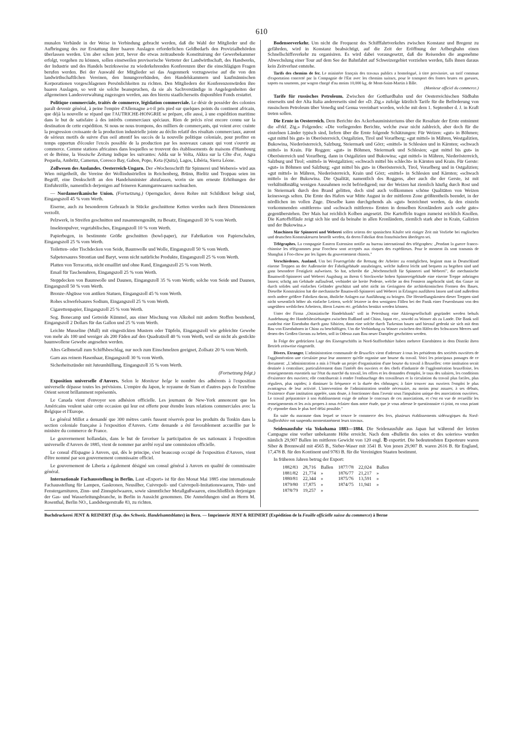610
munalen Verbände in der Weise in Verbindung gebracht werden, daß die Wahl der Mitglieder und die Aufbringung des zur Erstattung ihrer baaren Auslagen erforderlichen Geldbedarfs den Provizialbehörden überlassen werden. Um aber schon jetzt, bevor die etwas zeitraubende Konstituirung der Gewerbekammer erfolgt, vorgehen zu können, sollen einstweilen provisorische Vertreter der Landwirthschaft, des Handwerks, der Industrie und des Handels bezirksweise zu wiederkehrenden Konferenzen über die einschlägigen Fragen berufen werden. Bei der Auswahl der Mitglieder sei das Augenmerk vorzugsweise auf die von den landwirthschaftlichen Vereinen, den Innungsverbänden, den Handelskammern und kaufmännischen Korporationen vorgeschlagenen Persönlichkeiten zu richten. Den Mitgliedern der Konferenzenwürden ihre baaren Auslagen, so weit sie solche beanspruchen, da sie als Sachverständige in Angelegenheiten der allgemeinen Landesverwaltung zugezogen werden, aus den hierzu staatlicherseits disponiblen Fonds erstattet.
Politique commerciale, traités de commerce, législation commerciale. Le désir de posséder des colonies paraît devenir général, à peine l'empire d'Allemagne a-t-il pris pied sur quelques points du continent africain, que déjà la nouvelle se répand que l'AUTRICHE-HONGRIE se prépare, elle aussi, à une expédition maritime dans le but de satisfaire à des intérêts commerciaux spéciaux. Rien de précis n'est encore connu sur la destination de cette expédition. Si nous ne nous trompons, des milliers de commerçants, qui voient avec crainte la progression croissante de la production industrielle jointe au déclin relatif des résultats commerciaux, auront de sérieux motifs de suivre d'un oeil attentif les succès de la nouvelle politique coloniale, pour profiter en temps opportun d'écouler l'excès possible de la production par les nouveaux canaux qui vont s'ouvrir au commerce. Comme stations africaines dans lesquelles se trouvent des établissements de maisons d'Hambourg et de Brème, la Vossische Zeitung indique les suivantes: Adda sur le Volta, Akkra sur la Côte d'or, Angra Pequeña, Ambritz, Camerun, Coresco Bay, Gabon, Popo, Keta (Quita), Lagos, Libéria, Sierra Léone.
Zollwesen des Auslandes. Oesterreich-Ungarn. Der «Wochenschrift für Spinnerei und Weberei» wird aus Wien mitgetheilt, die Vereine der Wollindustriellen in Reichenberg, Brünn, Bielitz und Troppau seien im Begriff, eine Denkschrift an den Handelsminister abzufassen, worin sie um erneute Erhöhungen der Einfuhrzölle, namentlich derjenigen auf feineren Kammgarnwaaren nachsuchen.
— Nordamerikanische Union. (Fortsetzung.) Operngucker, deren Rohre mit Schildkrot belegt sind, Eingangszoll 45 % vom Werth.
Eiserne, auch zu besonderem Gebrauch in Stücke geschnittene Ketten werden nach ihren Dimensionen verzollt.
Pelzwerk, in Streifen geschnitten und zusammengenäht, zu Besatz, Eingangszoll 30 % vom Werth.
Insektenpulver, vegetabilisches, Eingangszoll 10 % vom Werth.
Papierbogen, in bestimmte Größe geschnitten (bowl-paper), zur Fabrikation von Papierschalen, Eingangszoll 25 % vom Werth.
Toiletten- oder Tischdecken von Seide, Baumwolle und Wolle, Eingangszoll 50 % vom Werth.
Salpetersaures Strontian und Baryt, wenn nicht natürliche Produkte, Eingangszoll 25 % vom Werth.
Platten von Terracotta, nicht emaillirt und ohne Rand, Eingangszoll 25 % vom Werth.
Email für Taschenuhren, Eingangszoll 25 % vom Werth.
Steppdecken von Baumwolle und Daunen, Eingangszoll 35 % vom Werth; solche von Seide und Daunen, Eingangszoll 50 % vom Werth.
Bronze-Abgüsse von antiken Statuen, Eingangszoll 45 % vom Werth.
Rohes schwefelsaures Sodium, Eingangszoll 25 % vom Werth.
Cigarettenpapier, Eingangszoll 25 % vom Werth.
Sog. Bonecamp und Getreide Kümmel, aus einer Mischung von Alkohol mit andern Stoffen bestehend, Eingangszoll 2 Dollars für das Gallon und 25 % vom Werth.
Leichte Musseline (Mull) mit eingestickten Mustern oder Tüpfeln, Eingangszoll wie gebleichte Gewebe von mehr als 100 und weniger als 200 Fäden auf den Quadratzoll 40 % vom Werth, weil sie nicht als gestickte baumwollene Gewebe angesehen werden.
Altes Gelbmetall zum Schiffsbeschlag, nur noch zum Einschmelzen geeignet, Zollsatz 20 % vom Werth.
Garn aus reinem Hasenhaar, Eingangszoll 30 % vom Werth.
Sicherheitszünder mit Juteumhüllung, Eingangszoll 35 % vom Werth.
(Fortsetzung folgt.)
Exposition universelle d'Anvers. Selon le Moniteur belge le nombre des adhérents à l'exposition universelle dépasse toutes les prévisions. L'empire du Japon, le royaume de Siam et d'autres pays de l'extrême Orient seront brillamment représentés.
Le Canada vient d'envoyer son adhésion officielle. Les journaux de New-York annoncent que les Américains veulent saisir cette occasion qui leur est offerte pour étendre leurs relations commerciales avec la Belgique et l'Europe.
Le général Millot a demandé que 300 mètres carrés fussent réservés pour les produits du Tonkin dans la section coloniale française à l'exposition d'Anvers. Cette demande a été favorablement accueillie par le ministre du commerce de France.
Le gouvernement hollandais, dans le but de favoriser la participation de ses nationaux à l'exposition universelle d'Anvers de 1885, vient de nommer par arrêté royal une commission officielle.
Le consul d'Espagne à Anvers, qui, dès le principe, s'est beaucoup occupé de l'exposition d'Anvers, vient d'être nommé par son gouvernement commissaire officiel.
Le gouvernement de Liberia a également désigné son consul général à Anvers en qualité de commissaire général.
Internationale Fachausstellung in Berlin. Laut «Export» ist für den Monat Mai 1885 eine internationale Fachausstellung für Lampen, Gaskronen, Neusilber, Cuivrepoli- und Cuivrepoli-Imitationswaaren, Thür- und Fenstergarnituren, Zinn- und Zinnspielwaaren, sowie sämmtlicher Metallgußwaaren, einschließlich derjenigen der Gas- und Wasserleitungsbranche, in Berlin in Aussicht genommen. Die Anmeldungen sind an Herrn M. Rosenthal, Berlin NO., Landsbergerstraße 83, zu richten.
Bodenseeverkehr. Um nicht die Frequenz des Schifffahrtverkehrs zwischen Konstanz und Bregenz zu gefährden, wird in Konstanz beabsichtigt, auf die Zeit der Eröffnung der Arlbergbahn einen Schnellschiffsverkehr zu organisiren. Es wird dabei vorausgesetzt, daß die Reisenden die angenehme Abwechslung einer Tour auf dem See der Bahnfahrt auf Schweizergebiet vorziehen werden, falls ihnen daraus kein Zeitverlust entstehe.
Tarifs des chemins de fer. Le ministère français des travaux publics a homologué, à titre provisoire, un tarif commun d'exportation concerté par la Compagnie de l'Est avec les chemins suisses, pour le transport des fontes brutes en gueuses, sapots ou saumons, par wagon chargé d'au moins 10,000 kg, de Mont-Saint-Martin à Bâle.
(Moniteur officiel du commerce.)
Tarife für russisches Petroleum. Zwischen der Gotthardbahn und der Oesterreichischen Südbahn einerseits und der Alta Italia andererseits sind der «D. Ztg.» zufolge kürzlich Tarife für die Beförderung von russischem Petroleum über Venedig und Genua vereinbart worden, welche mit dem 1. September d. J. in Kraft treten sollen.
Die Ernte in Oesterreich. Dem Berichte des Ackerbauministeriums über die Resultate der Ernte entnimmt die «Frkf. Ztg.» Folgendes: «Die vorliegenden Berichte, welche zwar nicht zahlreich, aber doch für die einzelnen Länder typisch sind, liefern über die Ernte folgende Schätzungen: Für Weizen: «gut» in Böhmen; «gut mittel bis gut» in Oberösterreich, Ostgalizien, Tirol und Vorarlberg; «gut mittel» in Mähren, Westgalizien, Bukowina, Niederösterreich, Salzburg, Steiermark und Görz; «mittel» in Schlesien und in Kärnten; «schwach mittel» in Krain. Für Roggen: «gut» in Böhmen, Steiermark und Schlesien; «gut mittel bis gut» in Oberösterreich und Vorarlberg, dann in Ostgalizien und Bukowina; «gut mittel» in Mähren, Niederösterreich, Salzburg und Tirol; «mittel» in Westgalizien; «schwach mittel bis schlecht» in Kärnten und Krain. Für Gerste: «gut» in Böhmen und Salzburg; «gut mittel bis gut» in Oberösterreich, Tirol, Vorarlberg und in Ostgalizien; «gut mittel» in Mähren, Niederösterreich, Krain und Görz; «mittel» in Schlesien und Kärnten; «schwach mittel» in der Bukowina. Die Qualität, namentlich des Roggens, aber auch die der Gerste, ist mit verhältnißmäßig wenigen Ausnahmen recht befriedigend; nur der Weizen hat ziemlich häufig durch Rost und in Steiermark durch den Brand gelitten, doch sind auch vollkommen schöne Qualitäten von Weizen keineswegs selten. Die Ernte des Hafers war Mitte August in der mittleren Zone größtentheils beendet, in der nördlichen im vollen Zuge. Dieselbe kann durchgehends als «gut» bezeichnet werden, da den einzeln vorkommenden «mittleren» und «schwach mittleren» Ernten in denselben Kronländern auch «sehr gute» gegenüberstehen. Der Mais hat reichlich Kolben angesetzt. Die Kartoffeln tragen zumeist reichlich Knollen. Die Kartoffelfäule zeigt sich hie und da beinahe in allen Kronländern, ziemlich stark aber in Krain, Galizien und der Bukowina.»
Maschinen für Spinnerei und Weberei sollen seitens der spanischen Käufer seit einiger Zeit mit Vorliebe bei englischen und deutschen Konstrukteuren bestellt werden, da deren Fabrikat dem französischen überlegen sei.
Télégraphes. La compagnie Eastern Extension notifie au bureau international des télégraphes: „Pendant la guerre franco-chinoise les télégrammes pour Foochow sont acceptés aux risques des expéditeurs. Pour le moment ils sont transmis de Shanghai à Foo-chow par les lignes du gouvernement chinois."
Verschiedenes. Ausland. Um bei Feuersgefahr die Rettung der Arbeiter zu ermöglichen, beginnt man in Deutschland eiserne Treppen an der Außenseite der Fabrikgebäude anzubringen, welche äußerst leicht und bequem zu begehen sind und ganz besondere Festigkeit aufweisen. So hat, schreibt die „Wochenschrift für Spinnerei und Weberei", die mechanische Baumwoll-Spinnerei und Weberei Augsburg an ihrem 6 Stockwerke hohen Spinnereigebäude eine eiserne Treppe anbringen lassen; schräg am Gebäude auflaufend, verbindet sie breite Podeste, welche an den Fenstern angebracht sind; das Ganze ist durch solides und einfaches Geländer geschützt und stört nicht im Geringsten die architektonischen Formen des Baues. Dieselbe Konstruktion hat die mechanische Baumwoll-Spinnerei und Weberei in Erlangen ausführen lassen und sind außerdem noch andere größere Fabriken daran, ähnliche Anlagen zur Ausführung zu bringen. Die Herstellungskosten dieser Treppen sind nicht wesentlich höher als einfache Leitern, welch' letztere in den wenigsten Fällen bei der Panik einer Feuersbrunst von den ungeübten weiblichen Arbeitern, ältern Leuten etc. gefahrlos benützt werden können.
Unter der Firma „Ostasiatische Handelsbank" soll in Petersburg eine Aktiengesellschaft gegründet werden behufs Ausdehnung der Handelsbeziehungen zwischen Rußland und China, Japan etc., sowohl zu Wasser als zu Lande. Die Bank soll zunächst eine Eisenbahn durch ganz Sibirien, dann eine solche durch Turkestan bauen und hierauf gedenkt sie sich mit dem Bau von Eisenbahnen in China zu beschäftigen. Um die Verbindung zu Wasser zwischen den Häfen des Schwarzen Meeres und denen des Großen Ozeans zu heben, soll in Odessa zum Bau neuer Dampfer geschritten werden.
In Folge der gedrückten Lage des Eisengeschäfts in Nord-Staffordshire haben mehrere Eisenhütten in dem Distrikt ihren Betrieb zeitweise eingestellt.
Divers. Etranger. L'administration communale de Bruxelles vient d'adresser à tous les présidents des sociétés ouvrières de l'agglomération une circulaire pour leur annoncer qu'elle organise une bourse du travail. Voici les principaux passages de ce document: „L'administration a mis à l'étude un projet d'organisation d'une bourse du travail à Bruxelles: cette institution serait destinée à centraliser, particulièrement dans l'intérêt des ouvriers et des chefs d'industrie de l'agglomération bruxelloise, les renseignements essentiels sur l'état du marché du travail, les offres et les demandes d'emploi, le taux des salaires, les conditions d'existence des ouvriers; elle contribuerait à rendre l'embauchage des travailleurs et la circulation du travail plus faciles, plus réguliers, plus rapides; à diminuer la fréquence et la durée des chômages; à faire trouver aux ouvriers l'emploi le plus avantageux de leur activité. L'intervention de l'administration semble nécessaire, au moins pour assurer, à ses débuts, l'existence d'une institution appelée, sans doute, à fonctionner dans l'avenir sous l'impulsion unique des associations ouvrières. Le travail préparatoire à son établissement exige de même le concours de ces associations, et c'est en vue de recueillir les renseignements et les avis propres à nous éclairer dans notre étude, que je vous adresse le questionnaire ci-joint, en vous priant d'y répondre dans le plus bref délai possible."
En suite du marasme dans lequel se trouve le commerce des fers, plusieurs établissements sidérurgiques du Nord-Staffordshire ont suspendu momentanément leurs travaux.
Seidenausfuhr via Yokohama 1883—1884. Die Seidenausfuhr aus Japan hat während der letzten Campagne eine vorher unbekannte Höhe erreicht. Nach dem «Bulletin des soies et des soieries» wurden nämlich 29,907 Ballen im mittleren Gewicht von 120 engl. ℔ exportirt. Die bedeutendsten Exporteure waren Siber & Brennwald mit 4565 B., Sieber-Waser mit 3541 B. Von jenen 29,907 B. waren 2616 B. für England, 17,478 B. für den Kontinent und 9783 B. für die Vereinigten Staaten bestimmt.
In früheren Jahren betrug der Export:
| 1882/83 | 28,716 | Ballen | 1877/78 | 22,024 | Ballen |
| 1881/82 | 21,774 | » | 1876/77 | 21,217 | » |
| 1880/81 | 22,344 | » | 1875/76 | 13,591 | » |
| 1879/80 | 17,875 | » | 1874/75 | 11,941 | » |
| 1878/79 | 19,257 | » | | | |
Buchdruckerei JENT & REINERT (Exp. des Schweiz. Handelsamtsblattes) in Bern. — Imprimerie JENT & REINERT (Expédition de la Feuille officielle suisse du commerce) à Berne